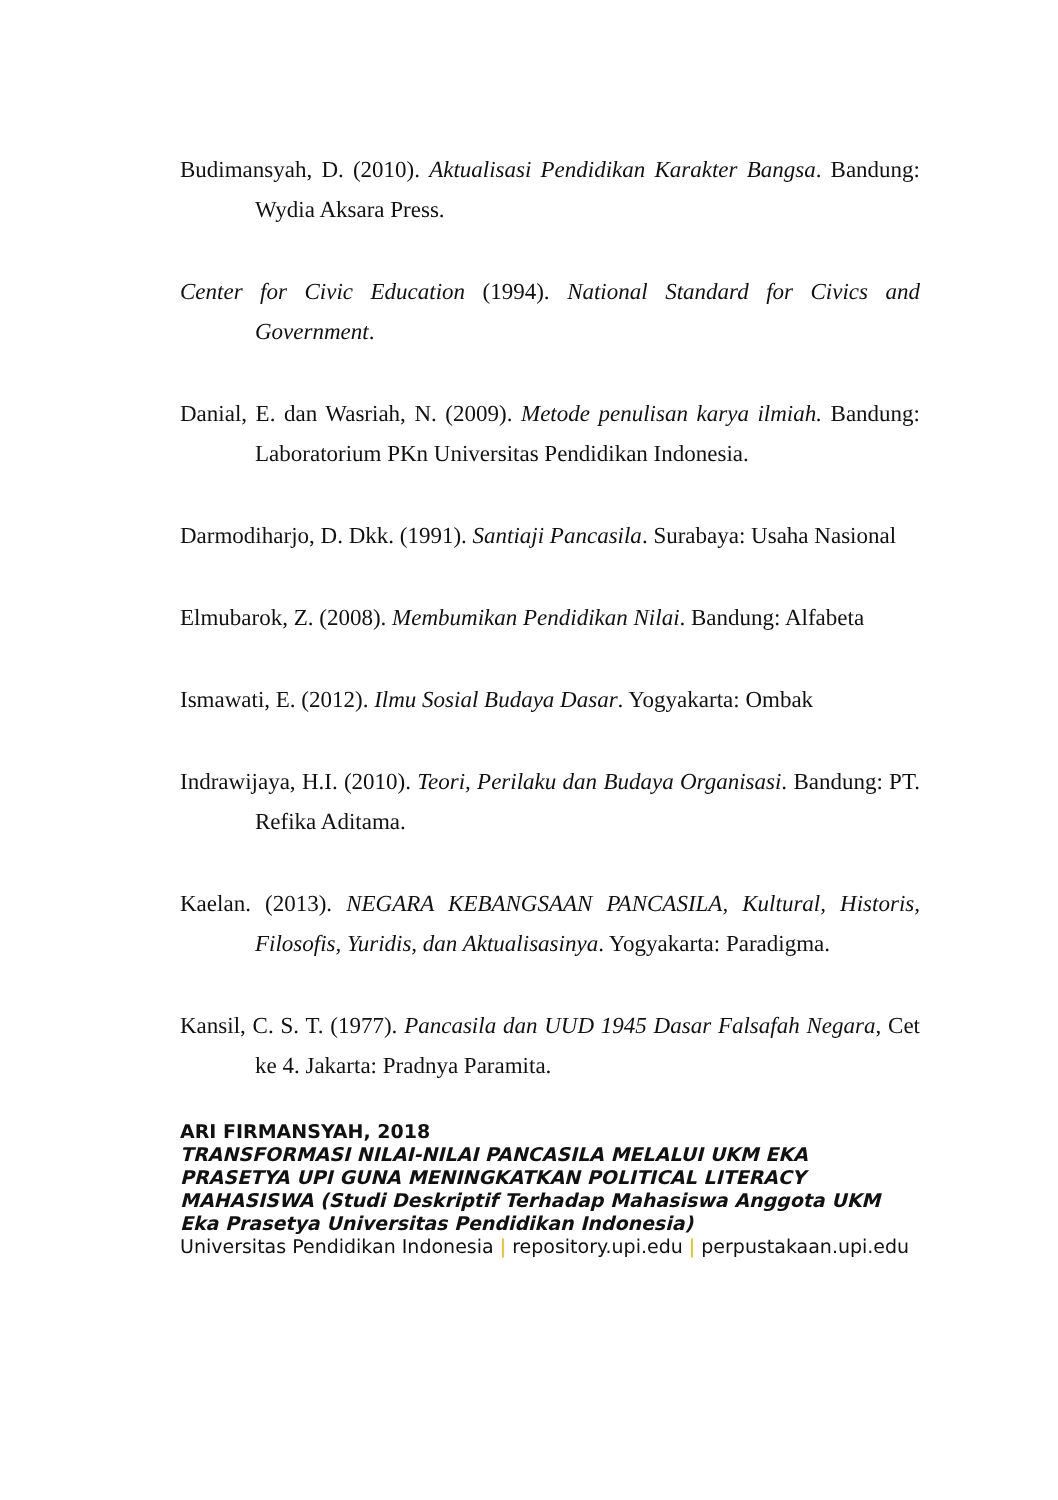Budimansyah, D. (2010). Aktualisasi Pendidikan Karakter Bangsa. Bandung: Wydia Aksara Press.
Center for Civic Education (1994). National Standard for Civics and Government.
Danial, E. dan Wasriah, N. (2009). Metode penulisan karya ilmiah. Bandung: Laboratorium PKn Universitas Pendidikan Indonesia.
Darmodiharjo, D. Dkk. (1991). Santiaji Pancasila. Surabaya: Usaha Nasional
Elmubarok, Z. (2008). Membumikan Pendidikan Nilai. Bandung: Alfabeta
Ismawati, E. (2012). Ilmu Sosial Budaya Dasar. Yogyakarta: Ombak
Indrawijaya, H.I. (2010). Teori, Perilaku dan Budaya Organisasi. Bandung: PT. Refika Aditama.
Kaelan. (2013). NEGARA KEBANGSAAN PANCASILA, Kultural, Historis, Filosofis, Yuridis, dan Aktualisasinya. Yogyakarta: Paradigma.
Kansil, C. S. T. (1977). Pancasila dan UUD 1945 Dasar Falsafah Negara, Cet ke 4. Jakarta: Pradnya Paramita.
ARI FIRMANSYAH, 2018
TRANSFORMASI NILAI-NILAI PANCASILA MELALUI UKM EKA PRASETYA UPI GUNA MENINGKATKAN POLITICAL LITERACY MAHASISWA (Studi Deskriptif Terhadap Mahasiswa Anggota UKM Eka Prasetya Universitas Pendidikan Indonesia)
Universitas Pendidikan Indonesia | repository.upi.edu | perpustakaan.upi.edu